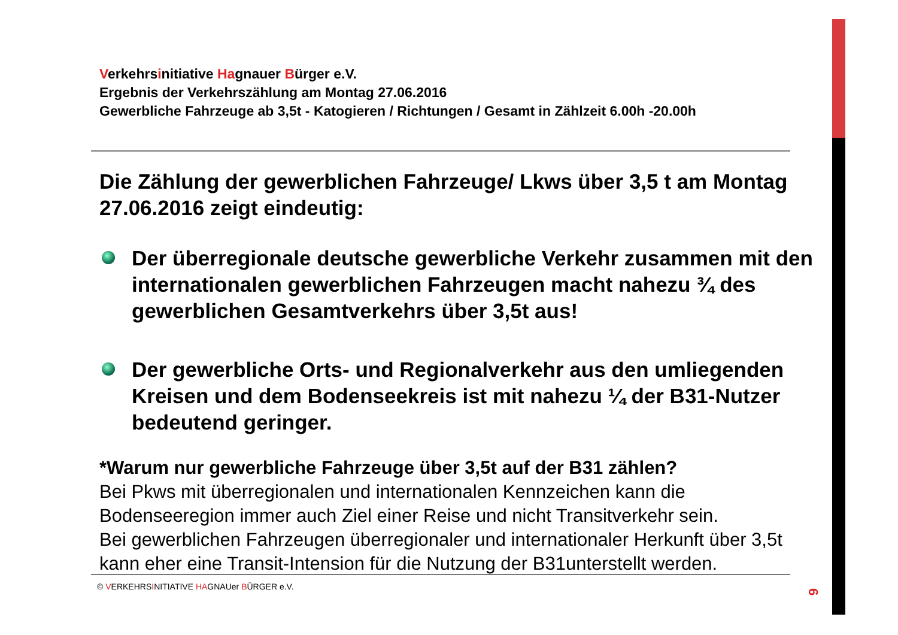Verkehrsinitiative Hagnauer Bürger e.V.
Ergebnis der Verkehrszählung am Montag 27.06.2016
Gewerbliche Fahrzeuge ab 3,5t - Katogieren / Richtungen / Gesamt in Zählzeit 6.00h -20.00h
Die Zählung der gewerblichen Fahrzeuge/ Lkws über 3,5 t am Montag 27.06.2016 zeigt eindeutig:
Der überregionale deutsche gewerbliche Verkehr zusammen mit den internationalen gewerblichen Fahrzeugen macht nahezu ¾ des gewerblichen Gesamtverkehrs über 3,5t aus!
Der gewerbliche Orts- und Regionalverkehr aus den umliegenden Kreisen und dem Bodenseekreis ist mit nahezu ¼ der B31-Nutzer bedeutend geringer.
*Warum nur gewerbliche Fahrzeuge über 3,5t auf der B31 zählen?
Bei Pkws mit überregionalen und internationalen Kennzeichen kann die Bodenseeregion immer auch Ziel einer Reise und nicht Transitverkehr sein.
Bei gewerblichen Fahrzeugen überregionaler und internationaler Herkunft über 3,5t kann eher eine Transit-Intension für die Nutzung der B31unterstellt werden.
© VERKEHRSINITIATIVE HAGNAUer BÜRGER e.V.
6